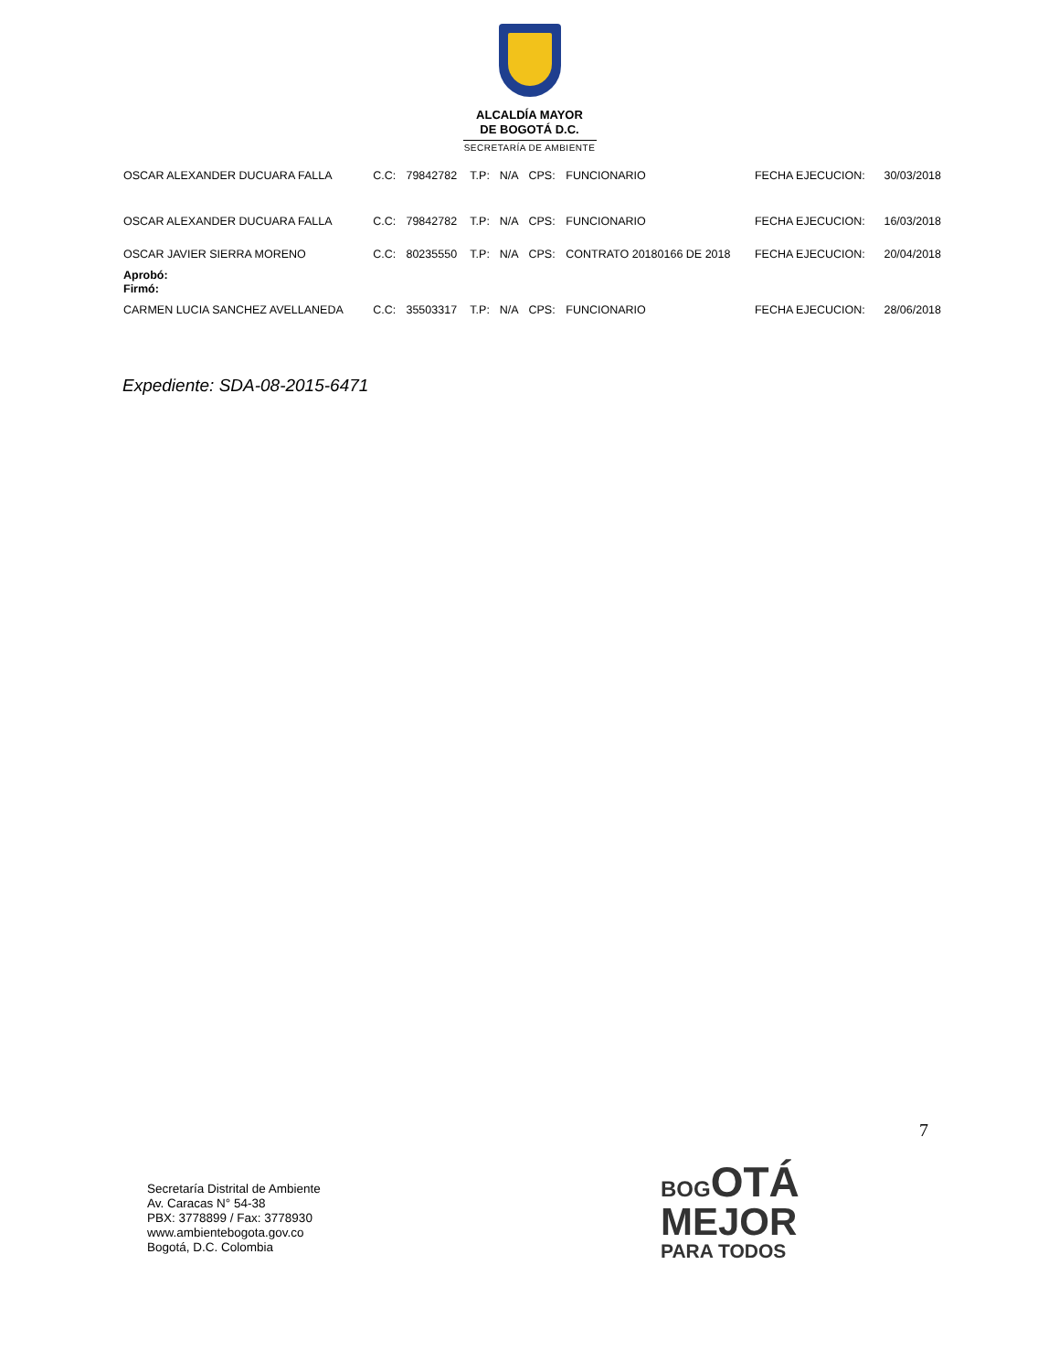ALCALDÍA MAYOR
DE BOGOTÁ D.C.
SECRETARÍA DE AMBIENTE
| OSCAR ALEXANDER DUCUARA FALLA | C.C: | 79842782 | T.P: | N/A | CPS: | FUNCIONARIO | FECHA EJECUCION: | 30/03/2018 |
| OSCAR ALEXANDER DUCUARA FALLA | C.C: | 79842782 | T.P: | N/A | CPS: | FUNCIONARIO | FECHA EJECUCION: | 16/03/2018 |
| OSCAR JAVIER SIERRA MORENO | C.C: | 80235550 | T.P: | N/A | CPS: | CONTRATO 20180166 DE 2018 | FECHA EJECUCION: | 20/04/2018 |
| Aprobó: Firmó: | | | | | | | | |
| CARMEN LUCIA SANCHEZ AVELLANEDA | C.C: | 35503317 | T.P: | N/A | CPS: | FUNCIONARIO | FECHA EJECUCION: | 28/06/2018 |
Expediente: SDA-08-2015-6471
7
Secretaría Distrital de Ambiente
Av. Caracas N° 54-38
PBX: 3778899 / Fax: 3778930
www.ambientebogota.gov.co
Bogotá, D.C. Colombia
BOG OTÁ
MEJOR
PARA TODOS